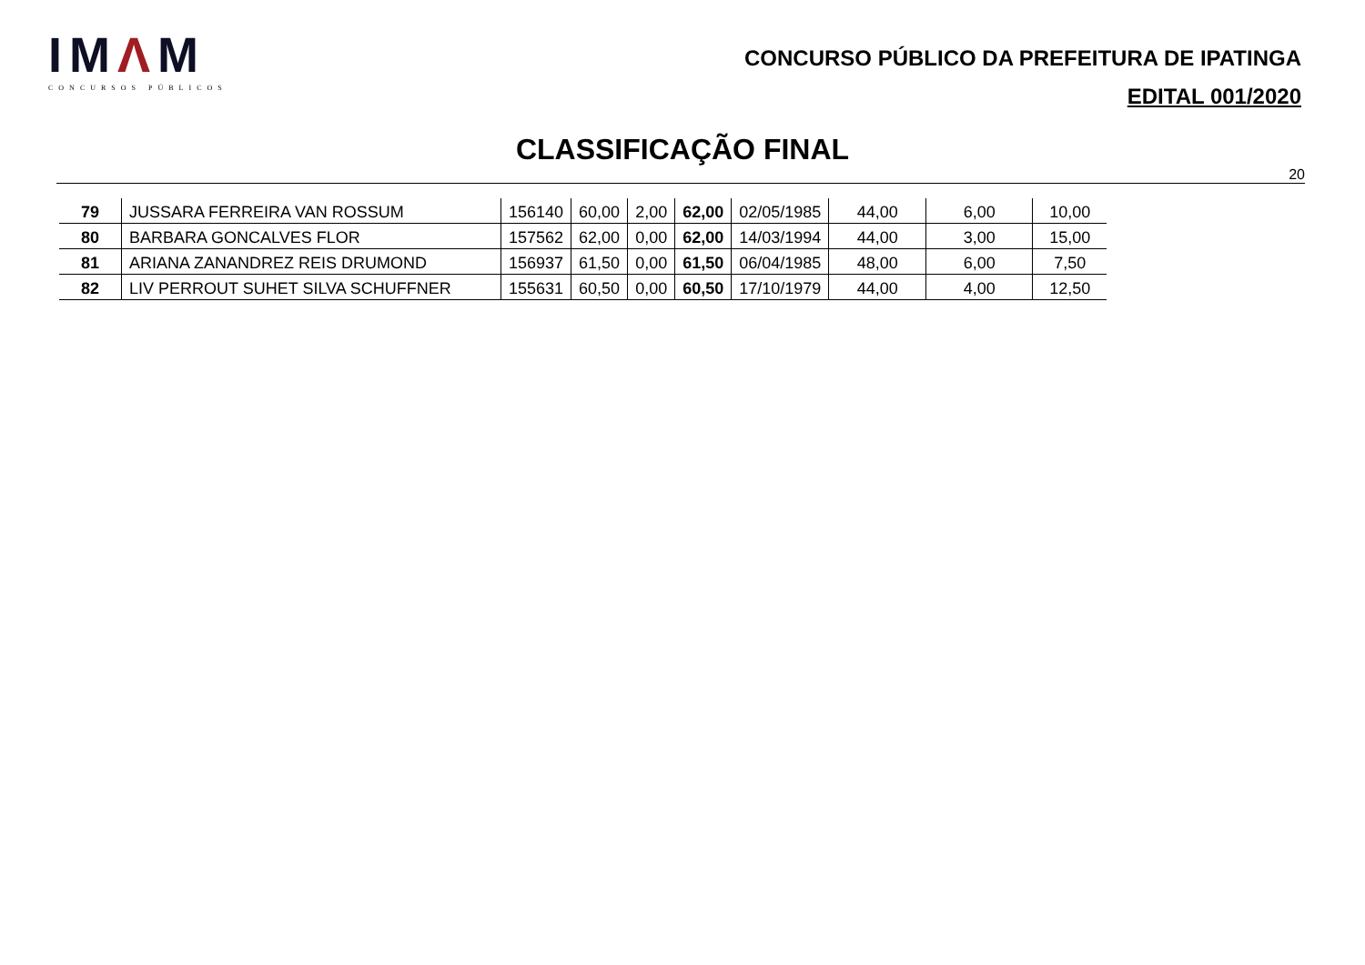IMΛM
CONCURSOS PÚBLICOS
CONCURSO PÚBLICO DA PREFEITURA DE IPATINGA
EDITAL 001/2020
CLASSIFICAÇÃO FINAL
20
| 79 | JUSSARA FERREIRA VAN ROSSUM | 156140 | 60,00 | 2,00 | 62,00 | 02/05/1985 | 44,00 | 6,00 | 10,00 |
| 80 | BARBARA GONCALVES FLOR | 157562 | 62,00 | 0,00 | 62,00 | 14/03/1994 | 44,00 | 3,00 | 15,00 |
| 81 | ARIANA ZANANDREZ REIS DRUMOND | 156937 | 61,50 | 0,00 | 61,50 | 06/04/1985 | 48,00 | 6,00 | 7,50 |
| 82 | LIV PERROUT SUHET SILVA SCHUFFNER | 155631 | 60,50 | 0,00 | 60,50 | 17/10/1979 | 44,00 | 4,00 | 12,50 |